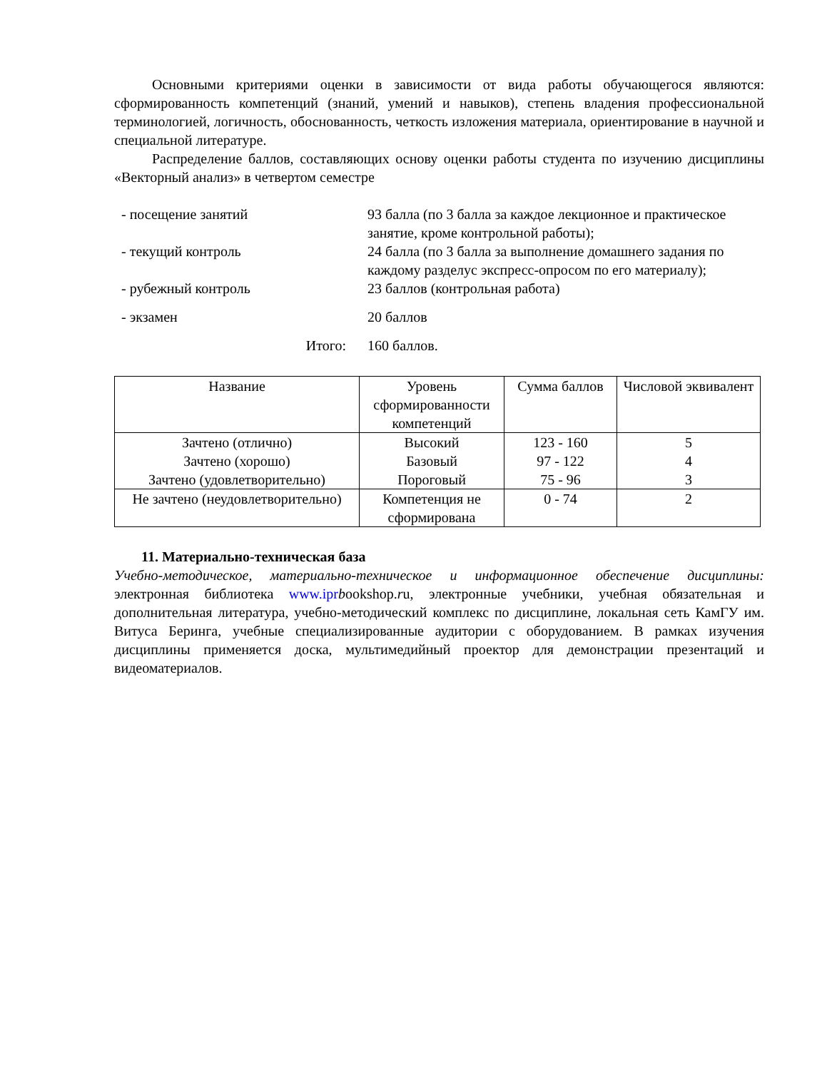Основными критериями оценки в зависимости от вида работы обучающегося являются: сформированность компетенций (знаний, умений и навыков), степень владения профессиональной терминологией, логичность, обоснованность, четкость изложения материала, ориентирование в научной и специальной литературе.
Распределение баллов, составляющих основу оценки работы студента по изучению дисциплины «Векторный анализ» в четвертом семестре
| - посещение занятий | 93 балла (по 3 балла за каждое лекционное и практическое занятие, кроме контрольной работы); |
| - текущий контроль | 24 балла (по 3 балла за выполнение домашнего задания по каждому разделус экспресс-опросом по его материалу); |
| - рубежный контроль | 23 баллов (контрольная работа) |
| - экзамен | 20 баллов |
| Итого: | 160 баллов. |
| Название | Уровень сформированности компетенций | Сумма баллов | Числовой эквивалент |
| --- | --- | --- | --- |
| Зачтено (отлично) | Высокий | 123 - 160 | 5 |
| Зачтено (хорошо) | Базовый | 97 - 122 | 4 |
| Зачтено (удовлетворительно) | Пороговый | 75 - 96 | 3 |
| Не зачтено (неудовлетворительно) | Компетенция не сформирована | 0 - 74 | 2 |
11. Материально-техническая база
Учебно-методическое, материально-техническое и информационное обеспечение дисциплины: электронная библиотека www.ipr bookshop.ru, электронные учебники, учебная обязательная и дополнительная литература, учебно-методический комплекс по дисциплине, локальная сеть КамГУ им. Витуса Беринга, учебные специализированные аудитории с оборудованием. В рамках изучения дисциплины применяется доска, мультимедийный проектор для демонстрации презентаций и видеоматериалов.